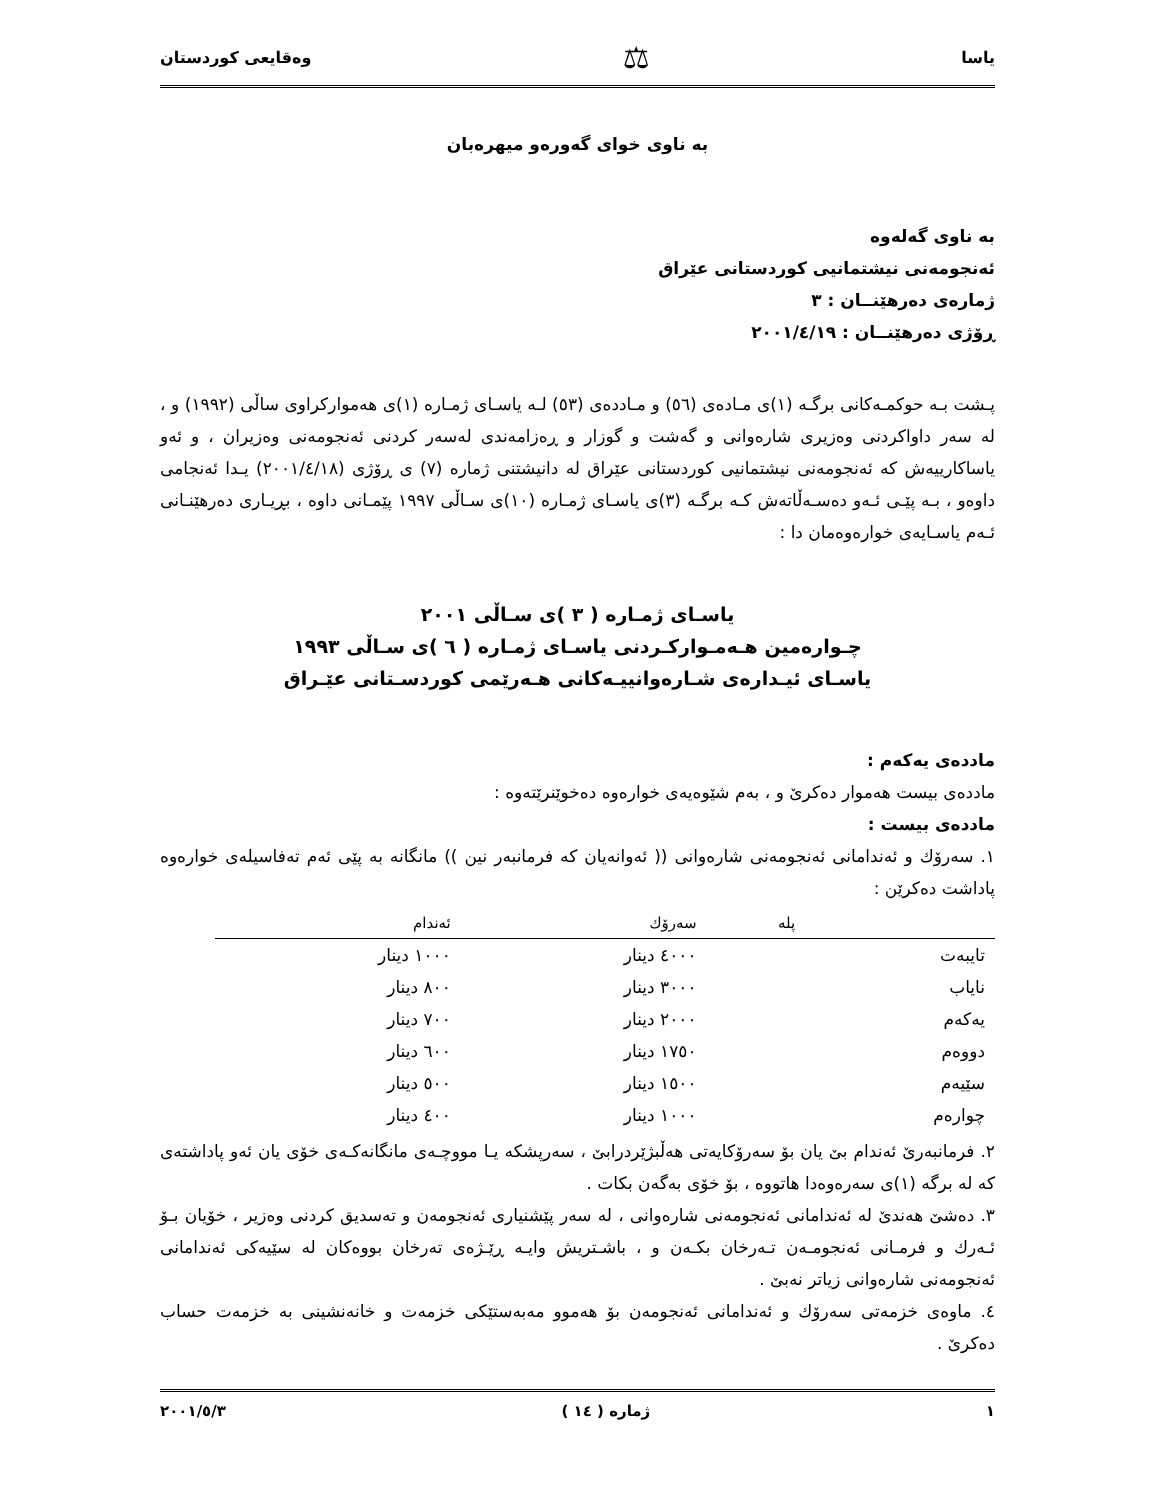یاسا ⚖ وەقایعی كوردستان
بە ناوی خوای گەورەو میهرەبان
بە ناوی گەلەوە
ئەنجومەنی نیشتمانیی كوردستانی عێراق
ژمارەی دەرهێنــان : ٣
ڕۆژی دەرهێنــان : ٢٠٠١/٤/١٩
پـشت بـە حوكمـەكانی برگـە (١)ی مـادەی (٥٦) و مـاددەی (٥٣) لـە یاسـای ژمـارە (١)ی هەمواركراوی ساڵی (١٩٩٢) و ، لە سەر داواكردنی وەزیری شارەوانی و گەشت و گوزار و ڕەزامەندی لەسەر كردنی ئەنجومەنی وەزیران ، و ئەو یاساكارییەش كە ئەنجومەنی نیشتمانیی كوردستانی عێراق لە دانیشتنی ژمارە (٧) ی ڕۆژی (٢٠٠١/٤/١٨) یـدا ئەنجامی داوەو ، بـە پێـی ئـەو دەسـەڵاتەش كـە برگـە (٣)ی یاسـای ژمـارە (١٠)ی سـاڵی ١٩٩٧ پێمـانی داوە ، بڕیـاری دەرهێنـانی ئـەم یاسـایەی خوارەوەمان دا :
یاسـای ژمـارە ( ٣ )ی سـاڵی ٢٠٠١
چـوارەمین هـەمـواركـردنی یاسـای ژمـارە ( ٦ )ی سـاڵی ١٩٩٣
یاسـای ئیـدارەی شـارەوانییـەكانی هـەرێمی كوردسـتانی عێـراق
ماددەی یەكەم :
ماددەی بیست هەموار دەكرێ و ، بەم شێوەیەی خوارەوە دەخوێنرێتەوە :
ماددەی بیست :
١. سەرۆك و ئەندامانی ئەنجومەنی شارەوانی (( ئەوانەیان كە فرمانبەر نین )) مانگانە بە پێی ئەم تەفاسیلەی خوارەوە پاداشت دەكرێن :
| | پلە | سەرۆك | ئەندام |
| --- | --- | --- | --- |
| تایبەت | | ٤٠٠٠ دینار | ١٠٠٠ دینار |
| نایاب | | ٣٠٠٠ دینار | ٨٠٠ دینار |
| یەكەم | | ٢٠٠٠ دینار | ٧٠٠ دینار |
| دووەم | | ١٧٥٠ دینار | ٦٠٠ دینار |
| سێیەم | | ١٥٠٠ دینار | ٥٠٠ دینار |
| چوارەم | | ١٠٠٠ دینار | ٤٠٠ دینار |
٢. فرمانبەرێ ئەندام بێ یان بۆ سەرۆكایەتی هەڵبژێردرابێ ، سەرپشكە یـا مووچـەی مانگانەكـەی خۆی یان ئەو پاداشتەی كە لە برگە (١)ی سەرەوەدا هاتووە ، بۆ خۆی بەگەن بكات .
٣. دەشێ هەندێ لە ئەندامانی ئەنجومەنی شارەوانی ، لە سەر پێشنیاری ئەنجومەن و تەسدیق كردنی وەزیر ، خۆیان بـۆ ئـەرك و فرمـانی ئەنجومـەن تـەرخان بكـەن و ، باشـتریش وایـە ڕێـژەی تەرخان بووەكان لە سێیەكی ئەندامانی ئەنجومەنی شارەوانی زیاتر نەبێ .
٤. ماوەی خزمەتی سەرۆك و ئەندامانی ئەنجومەن بۆ هەموو مەبەستێكی خزمەت و خانەنشینی بە خزمەت حساب دەكرێ .
١ ژمارە ( ١٤ ) ٢٠٠١/٥/٣